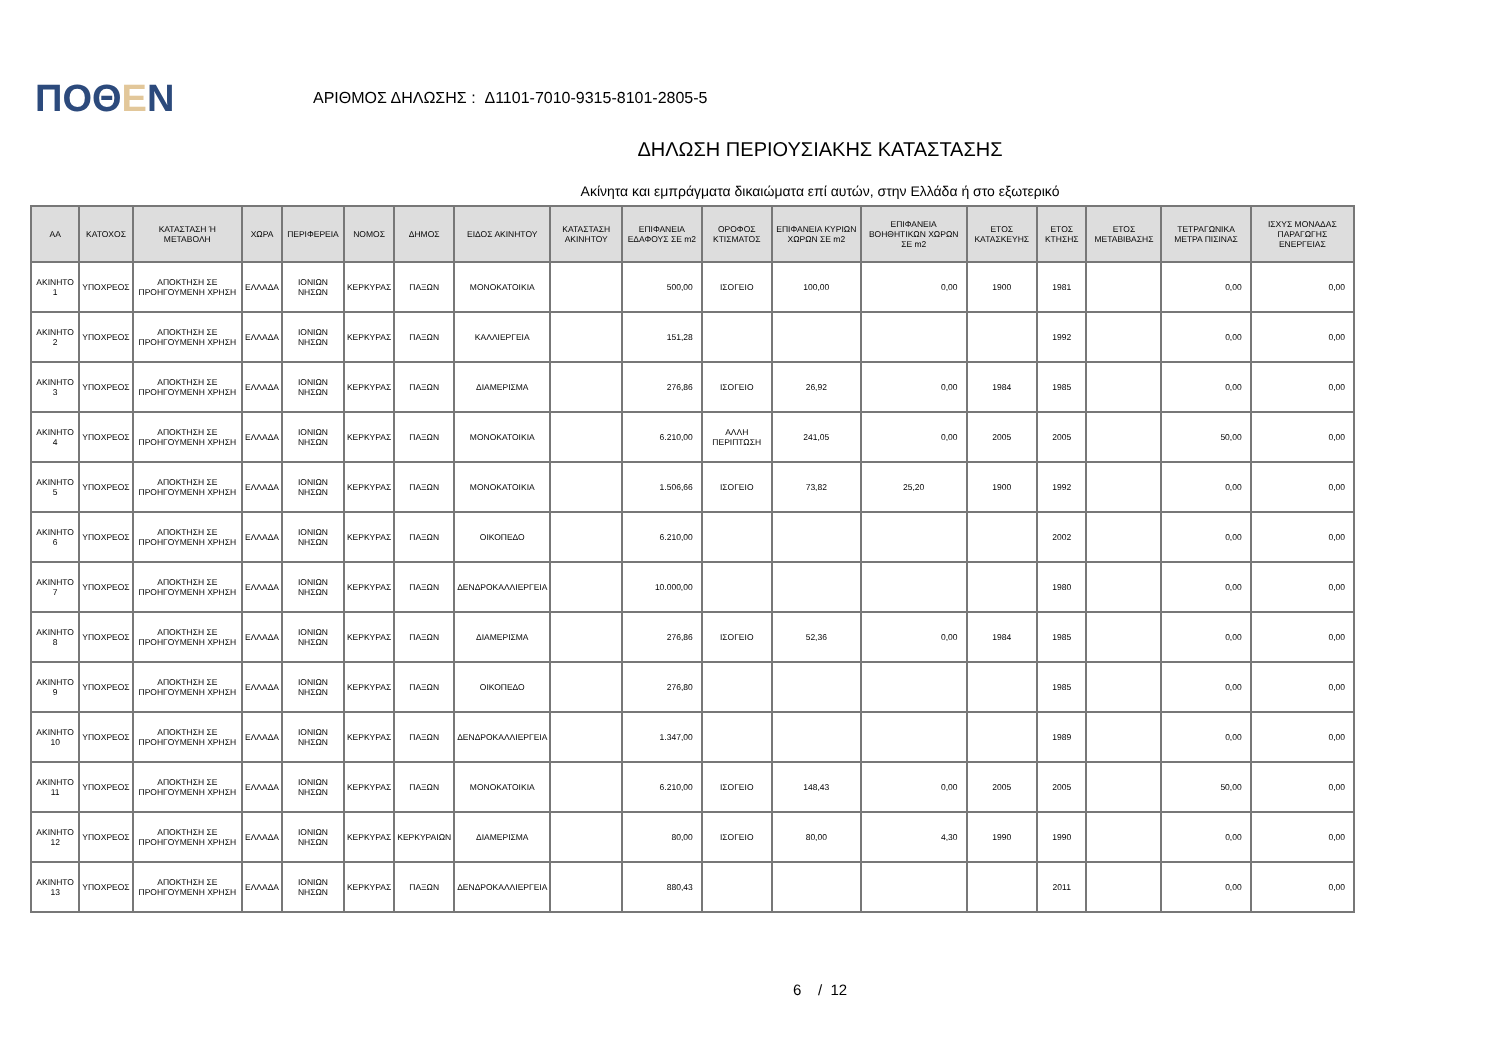ΠΟΘΕΝ
ΑΡΙΘΜΟΣ ΔΗΛΩΣΗΣ : Δ1101-7010-9315-8101-2805-5
ΔΗΛΩΣΗ ΠΕΡΙΟΥΣΙΑΚΗΣ ΚΑΤΑΣΤΑΣΗΣ
Ακίνητα και εμπράγματα δικαιώματα επί αυτών, στην Ελλάδα ή στο εξωτερικό
| ΑΑ | ΚΑΤΟΧΟΣ | ΚΑΤΑΣΤΑΣΗ Ή ΜΕΤΑΒΟΛΗ | ΧΩΡΑ | ΠΕΡΙΦΕΡΕΙΑ | ΝΟΜΟΣ | ΔΗΜΟΣ | ΕΙΔΟΣ ΑΚΙΝΗΤΟΥ | ΚΑΤΑΣΤΑΣΗ ΑΚΙΝΗΤΟΥ | ΕΠΙΦΑΝΕΙΑ ΕΔΑΦΟΥΣ ΣΕ m2 | ΟΡΟΦΟΣ ΚΤΙΣΜΑΤΟΣ | ΕΠΙΦΑΝΕΙΑ ΚΥΡΙΩΝ ΧΩΡΩΝ ΣΕ m2 | ΕΠΙΦΑΝΕΙΑ ΒΟΗΘΗΤΙΚΩΝ ΧΩΡΩΝ ΣΕ m2 | ΕΤΟΣ ΚΑΤΑΣΚΕΥΗΣ | ΕΤΟΣ ΚΤΗΣΗΣ | ΕΤΟΣ ΜΕΤΑΒΙΒΑΣΗΣ | ΤΕΤΡΑΓΩΝΙΚΑ ΜΕΤΡΑ ΠΙΣΙΝΑΣ | ΙΣΧΥΣ ΜΟΝΑΔΑΣ ΠΑΡΑΓΩΓΗΣ ΕΝΕΡΓΕΙΑΣ |
| --- | --- | --- | --- | --- | --- | --- | --- | --- | --- | --- | --- | --- | --- | --- | --- | --- | --- |
| ΑΚΙΝΗΤΟ 1 | ΥΠΟΧΡΕΟΣ | ΑΠΟΚΤΗΣΗ ΣΕ ΠΡΟΗΓΟΥΜΕΝΗ ΧΡΗΣΗ | ΕΛΛΑΔΑ | ΙΟΝΙΩΝ ΝΗΣΩΝ | ΚΕΡΚΥΡΑΣ | ΠΑΞΩΝ | ΜΟΝΟΚΑΤΟΙΚΙΑ | | 500,00 | ΙΣΟΓΕΙΟ | 100,00 | 0,00 | 1900 | 1981 | | 0,00 | 0,00 |
| ΑΚΙΝΗΤΟ 2 | ΥΠΟΧΡΕΟΣ | ΑΠΟΚΤΗΣΗ ΣΕ ΠΡΟΗΓΟΥΜΕΝΗ ΧΡΗΣΗ | ΕΛΛΑΔΑ | ΙΟΝΙΩΝ ΝΗΣΩΝ | ΚΕΡΚΥΡΑΣ | ΠΑΞΩΝ | ΚΑΛΛΙΕΡΓΕΙΑ | | 151,28 | | | | | 1992 | | 0,00 | 0,00 |
| ΑΚΙΝΗΤΟ 3 | ΥΠΟΧΡΕΟΣ | ΑΠΟΚΤΗΣΗ ΣΕ ΠΡΟΗΓΟΥΜΕΝΗ ΧΡΗΣΗ | ΕΛΛΑΔΑ | ΙΟΝΙΩΝ ΝΗΣΩΝ | ΚΕΡΚΥΡΑΣ | ΠΑΞΩΝ | ΔΙΑΜΕΡΙΣΜΑ | | 276,86 | ΙΣΟΓΕΙΟ | 26,92 | 0,00 | 1984 | 1985 | | 0,00 | 0,00 |
| ΑΚΙΝΗΤΟ 4 | ΥΠΟΧΡΕΟΣ | ΑΠΟΚΤΗΣΗ ΣΕ ΠΡΟΗΓΟΥΜΕΝΗ ΧΡΗΣΗ | ΕΛΛΑΔΑ | ΙΟΝΙΩΝ ΝΗΣΩΝ | ΚΕΡΚΥΡΑΣ | ΠΑΞΩΝ | ΜΟΝΟΚΑΤΟΙΚΙΑ | | 6.210,00 | ΑΛΛΗ ΠΕΡΙΠΤΩΣΗ | 241,05 | 0,00 | 2005 | 2005 | | 50,00 | 0,00 |
| ΑΚΙΝΗΤΟ 5 | ΥΠΟΧΡΕΟΣ | ΑΠΟΚΤΗΣΗ ΣΕ ΠΡΟΗΓΟΥΜΕΝΗ ΧΡΗΣΗ | ΕΛΛΑΔΑ | ΙΟΝΙΩΝ ΝΗΣΩΝ | ΚΕΡΚΥΡΑΣ | ΠΑΞΩΝ | ΜΟΝΟΚΑΤΟΙΚΙΑ | | 1.506,66 | ΙΣΟΓΕΙΟ | 73,82 | 25,20 | 1900 | 1992 | | 0,00 | 0,00 |
| ΑΚΙΝΗΤΟ 6 | ΥΠΟΧΡΕΟΣ | ΑΠΟΚΤΗΣΗ ΣΕ ΠΡΟΗΓΟΥΜΕΝΗ ΧΡΗΣΗ | ΕΛΛΑΔΑ | ΙΟΝΙΩΝ ΝΗΣΩΝ | ΚΕΡΚΥΡΑΣ | ΠΑΞΩΝ | ΟΙΚΟΠΕΔΟ | | 6.210,00 | | | | | 2002 | | 0,00 | 0,00 |
| ΑΚΙΝΗΤΟ 7 | ΥΠΟΧΡΕΟΣ | ΑΠΟΚΤΗΣΗ ΣΕ ΠΡΟΗΓΟΥΜΕΝΗ ΧΡΗΣΗ | ΕΛΛΑΔΑ | ΙΟΝΙΩΝ ΝΗΣΩΝ | ΚΕΡΚΥΡΑΣ | ΠΑΞΩΝ | ΔΕΝΔΡΟΚΑΛΛΙΕΡΓΕΙΑ | | 10.000,00 | | | | | 1980 | | 0,00 | 0,00 |
| ΑΚΙΝΗΤΟ 8 | ΥΠΟΧΡΕΟΣ | ΑΠΟΚΤΗΣΗ ΣΕ ΠΡΟΗΓΟΥΜΕΝΗ ΧΡΗΣΗ | ΕΛΛΑΔΑ | ΙΟΝΙΩΝ ΝΗΣΩΝ | ΚΕΡΚΥΡΑΣ | ΠΑΞΩΝ | ΔΙΑΜΕΡΙΣΜΑ | | 276,86 | ΙΣΟΓΕΙΟ | 52,36 | 0,00 | 1984 | 1985 | | 0,00 | 0,00 |
| ΑΚΙΝΗΤΟ 9 | ΥΠΟΧΡΕΟΣ | ΑΠΟΚΤΗΣΗ ΣΕ ΠΡΟΗΓΟΥΜΕΝΗ ΧΡΗΣΗ | ΕΛΛΑΔΑ | ΙΟΝΙΩΝ ΝΗΣΩΝ | ΚΕΡΚΥΡΑΣ | ΠΑΞΩΝ | ΟΙΚΟΠΕΔΟ | | 276,80 | | | | | 1985 | | 0,00 | 0,00 |
| ΑΚΙΝΗΤΟ 10 | ΥΠΟΧΡΕΟΣ | ΑΠΟΚΤΗΣΗ ΣΕ ΠΡΟΗΓΟΥΜΕΝΗ ΧΡΗΣΗ | ΕΛΛΑΔΑ | ΙΟΝΙΩΝ ΝΗΣΩΝ | ΚΕΡΚΥΡΑΣ | ΠΑΞΩΝ | ΔΕΝΔΡΟΚΑΛΛΙΕΡΓΕΙΑ | | 1.347,00 | | | | | 1989 | | 0,00 | 0,00 |
| ΑΚΙΝΗΤΟ 11 | ΥΠΟΧΡΕΟΣ | ΑΠΟΚΤΗΣΗ ΣΕ ΠΡΟΗΓΟΥΜΕΝΗ ΧΡΗΣΗ | ΕΛΛΑΔΑ | ΙΟΝΙΩΝ ΝΗΣΩΝ | ΚΕΡΚΥΡΑΣ | ΠΑΞΩΝ | ΜΟΝΟΚΑΤΟΙΚΙΑ | | 6.210,00 | ΙΣΟΓΕΙΟ | 148,43 | 0,00 | 2005 | 2005 | | 50,00 | 0,00 |
| ΑΚΙΝΗΤΟ 12 | ΥΠΟΧΡΕΟΣ | ΑΠΟΚΤΗΣΗ ΣΕ ΠΡΟΗΓΟΥΜΕΝΗ ΧΡΗΣΗ | ΕΛΛΑΔΑ | ΙΟΝΙΩΝ ΝΗΣΩΝ | ΚΕΡΚΥΡΑΣ | ΚΕΡΚΥΡΑΙΩΝ | ΔΙΑΜΕΡΙΣΜΑ | | 80,00 | ΙΣΟΓΕΙΟ | 80,00 | 4,30 | 1990 | 1990 | | 0,00 | 0,00 |
| ΑΚΙΝΗΤΟ 13 | ΥΠΟΧΡΕΟΣ | ΑΠΟΚΤΗΣΗ ΣΕ ΠΡΟΗΓΟΥΜΕΝΗ ΧΡΗΣΗ | ΕΛΛΑΔΑ | ΙΟΝΙΩΝ ΝΗΣΩΝ | ΚΕΡΚΥΡΑΣ | ΠΑΞΩΝ | ΔΕΝΔΡΟΚΑΛΛΙΕΡΓΕΙΑ | | 880,43 | | | | | 2011 | | 0,00 | 0,00 |
6 / 12